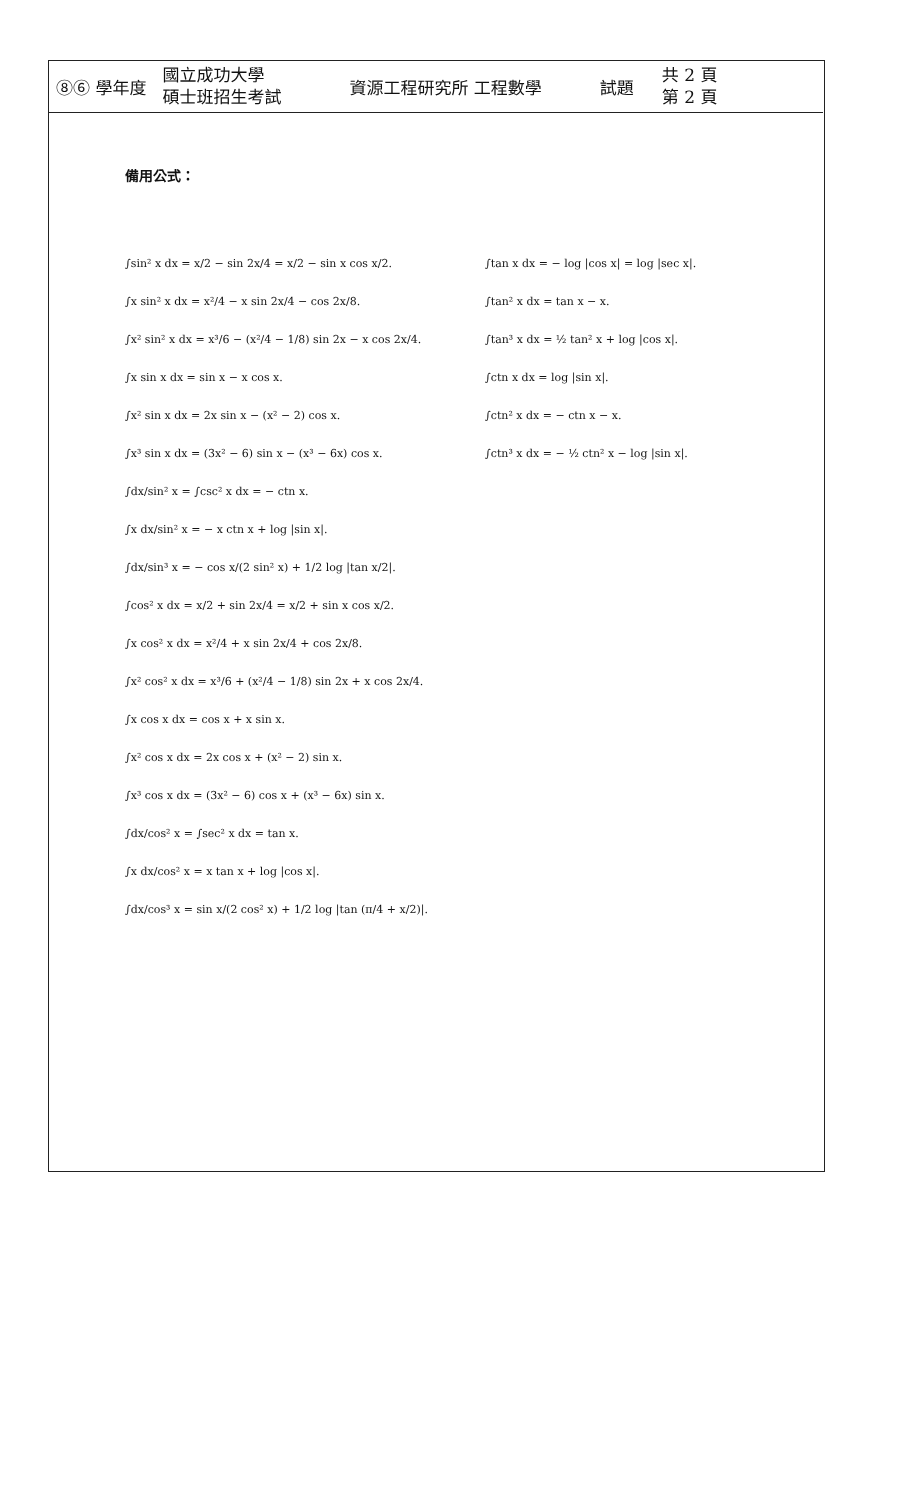⑧⑥ 學年度
國立成功大學
碩士班招生考試
資源工程研究所 工程數學 試題
共 2 頁
第 2 頁
備用公式：
∫sin² x dx = x/2 − sin 2x/4 = x/2 − sin x cos x/2.
∫x sin² x dx = x²/4 − x sin 2x/4 − cos 2x/8.
∫x² sin² x dx = x³/6 − (x²/4 − 1/8) sin 2x − x cos 2x/4.
∫x sin x dx = sin x − x cos x.
∫x² sin x dx = 2x sin x − (x² − 2) cos x.
∫x³ sin x dx = (3x² − 6) sin x − (x³ − 6x) cos x.
∫dx/sin² x = ∫csc² x dx = − ctn x.
∫x dx/sin² x = − x ctn x + log |sin x|.
∫dx/sin³ x = − cos x/(2 sin² x) + 1/2 log |tan x/2|.
∫cos² x dx = x/2 + sin 2x/4 = x/2 + sin x cos x/2.
∫x cos² x dx = x²/4 + x sin 2x/4 + cos 2x/8.
∫x² cos² x dx = x³/6 + (x²/4 − 1/8) sin 2x + x cos 2x/4.
∫x cos x dx = cos x + x sin x.
∫x² cos x dx = 2x cos x + (x² − 2) sin x.
∫x³ cos x dx = (3x² − 6) cos x + (x³ − 6x) sin x.
∫dx/cos² x = ∫sec² x dx = tan x.
∫x dx/cos² x = x tan x + log |cos x|.
∫dx/cos³ x = sin x/(2 cos² x) + 1/2 log |tan (π/4 + x/2)|.
∫tan x dx = − log |cos x| = log |sec x|.
∫tan² x dx = tan x − x.
∫tan³ x dx = ½ tan² x + log |cos x|.
∫ctn x dx = log |sin x|.
∫ctn² x dx = − ctn x − x.
∫ctn³ x dx = − ½ ctn² x − log |sin x|.